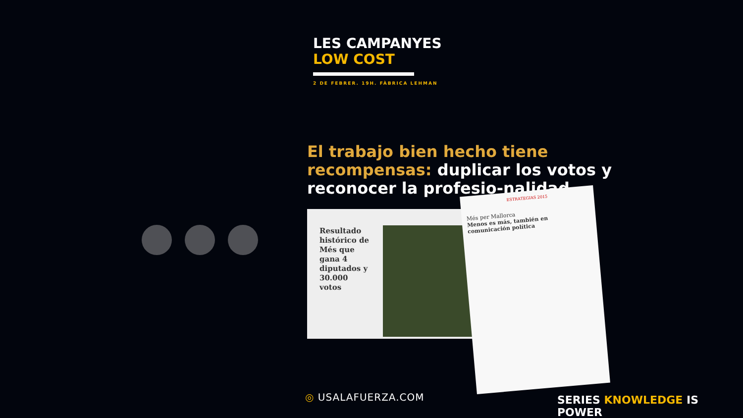LES CAMPANYES
LOW COST
2 DE FEBRER. 19H. FÀBRICA LEHMAN
El trabajo bien hecho tiene recompensas: duplicar los votos y reconocer la profesio-nalidad
Resultado histórico de Més que gana 4 diputados y 30.000 votos
ESTRATEGIAS 2015
Més per Mallorca
Menos es más, también en comunicación política
◎ USALAFUERZA.COM SERIES KNOWLEDGE IS POWER